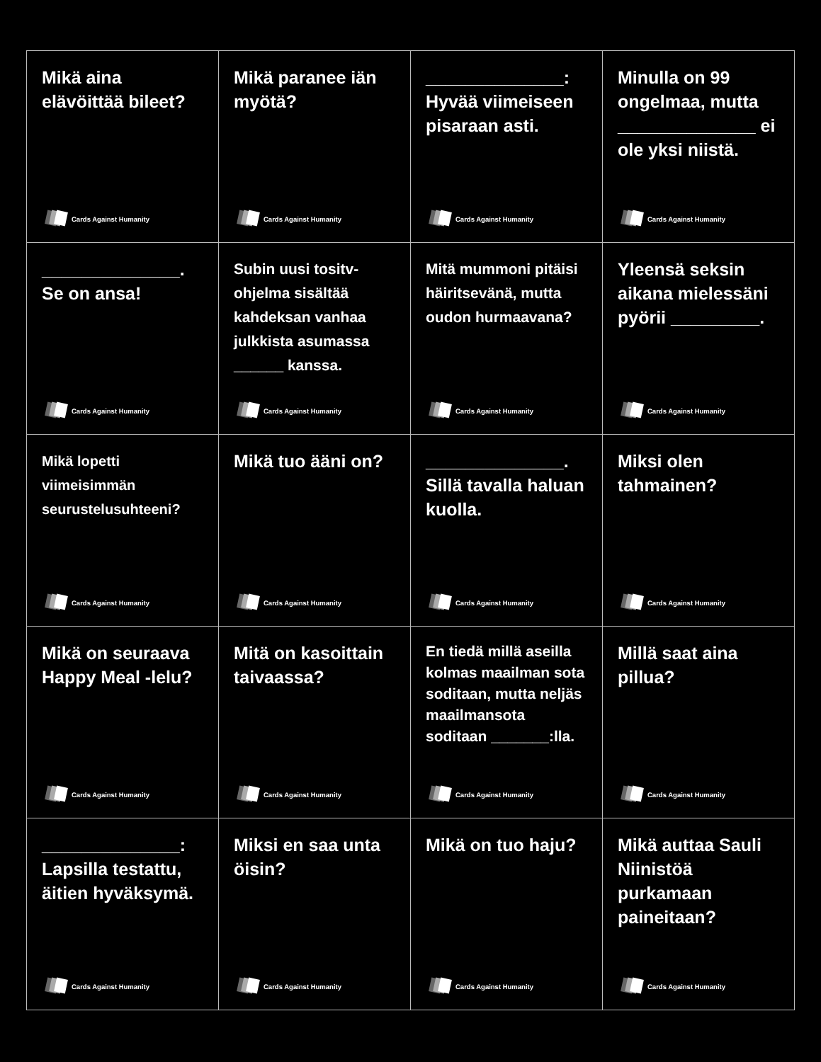Mikä aina elävöittää bileet?
Cards Against Humanity
Mikä paranee iän myötä?
Cards Against Humanity
______________: Hyvää viimeiseen pisaraan asti.
Cards Against Humanity
Minulla on 99 ongelmaa, mutta ______________ ei ole yksi niistä.
Cards Against Humanity
______________. Se on ansa!
Cards Against Humanity
Subin uusi tositv-ohjelma sisältää kahdeksan vanhaa julkkista asumassa ______ kanssa.
Cards Against Humanity
Mitä mummoni pitäisi häiritsevänä, mutta oudon hurmaavana?
Cards Against Humanity
Yleensä seksin aikana mielessäni pyörii _________.
Cards Against Humanity
Mikä lopetti viimeisimmän seurustelusuhteeni?
Cards Against Humanity
Mikä tuo ääni on?
Cards Against Humanity
______________. Sillä tavalla haluan kuolla.
Cards Against Humanity
Miksi olen tahmainen?
Cards Against Humanity
Mikä on seuraava Happy Meal -lelu?
Cards Against Humanity
Mitä on kasoittain taivaassa?
Cards Against Humanity
En tiedä millä aseilla kolmas maailman sota soditaan, mutta neljäs maailmansota soditaan _______:lla.
Cards Against Humanity
Millä saat aina pillua?
Cards Against Humanity
______________: Lapsilla testattu, äitien hyväksymä.
Cards Against Humanity
Miksi en saa unta öisin?
Cards Against Humanity
Mikä on tuo haju?
Cards Against Humanity
Mikä auttaa Sauli Niinistöä purkamaan paineitaan?
Cards Against Humanity